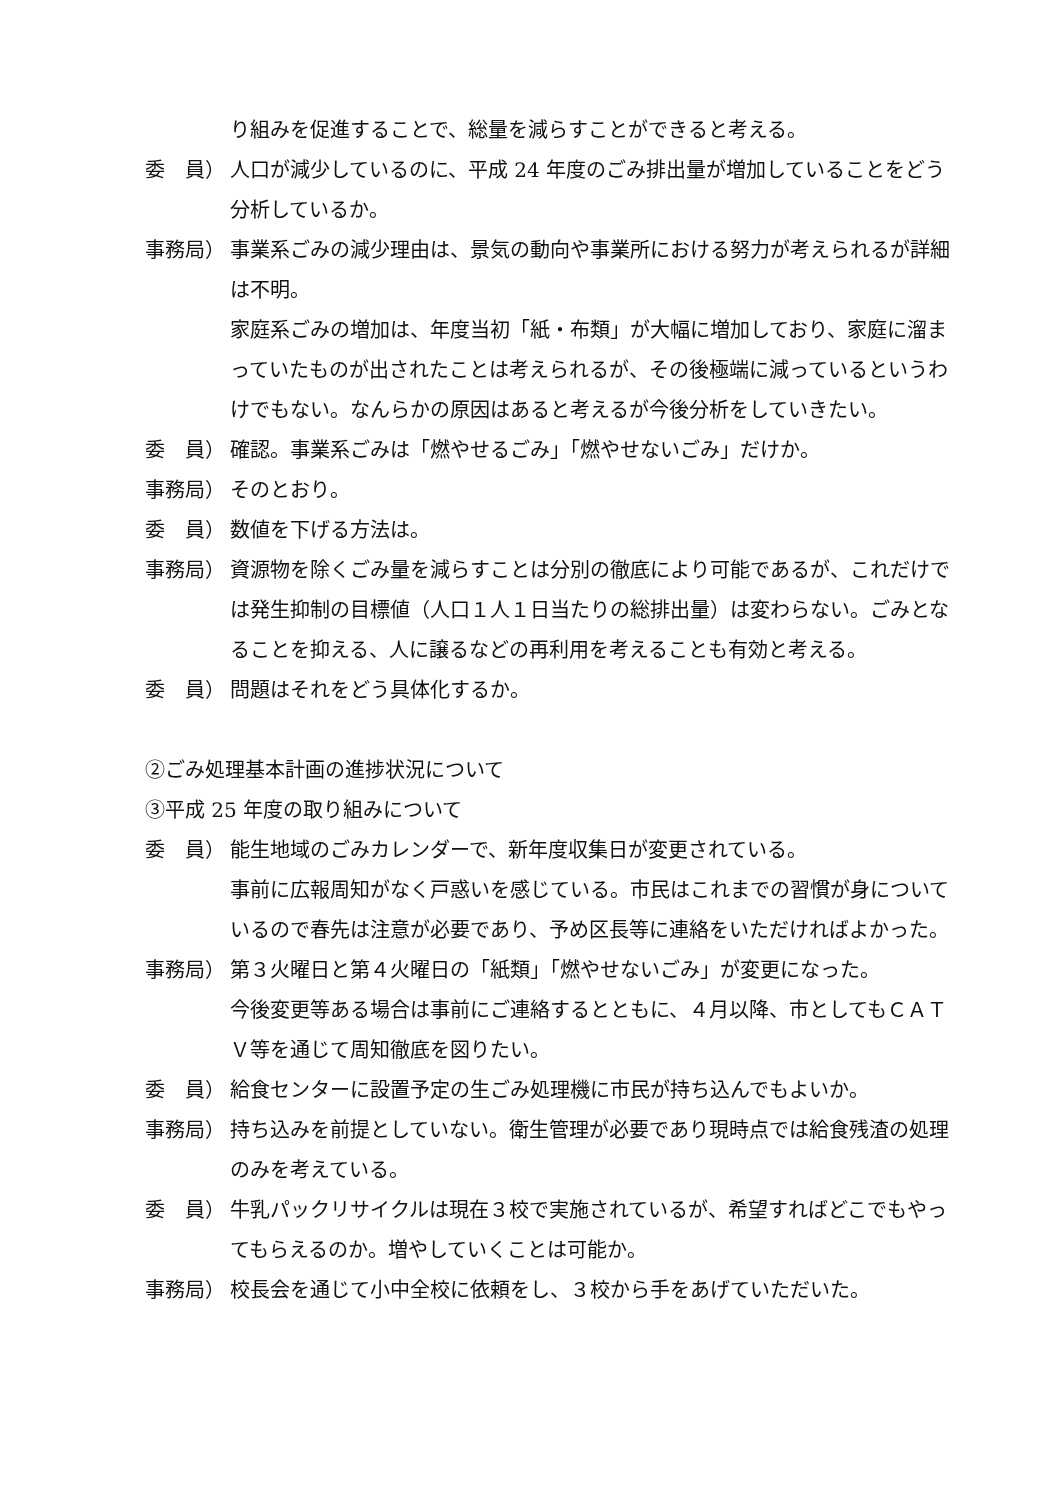り組みを促進することで、総量を減らすことができると考える。
委　員） 人口が減少しているのに、平成 24 年度のごみ排出量が増加していることをどう分析しているか。
事務局） 事業系ごみの減少理由は、景気の動向や事業所における努力が考えられるが詳細は不明。
家庭系ごみの増加は、年度当初「紙・布類」が大幅に増加しており、家庭に溜まっていたものが出されたことは考えられるが、その後極端に減っているというわけでもない。なんらかの原因はあると考えるが今後分析をしていきたい。
委　員） 確認。事業系ごみは「燃やせるごみ」「燃やせないごみ」だけか。
事務局） そのとおり。
委　員） 数値を下げる方法は。
事務局） 資源物を除くごみ量を減らすことは分別の徹底により可能であるが、これだけでは発生抑制の目標値（人口１人１日当たりの総排出量）は変わらない。ごみとなることを抑える、人に譲るなどの再利用を考えることも有効と考える。
委　員） 問題はそれをどう具体化するか。
②ごみ処理基本計画の進捗状況について
③平成 25 年度の取り組みについて
委　員） 能生地域のごみカレンダーで、新年度収集日が変更されている。
事前に広報周知がなく戸惑いを感じている。市民はこれまでの習慣が身についているので春先は注意が必要であり、予め区長等に連絡をいただければよかった。
事務局） 第３火曜日と第４火曜日の「紙類」「燃やせないごみ」が変更になった。
今後変更等ある場合は事前にご連絡するとともに、４月以降、市としてもＣＡＴＶ等を通じて周知徹底を図りたい。
委　員） 給食センターに設置予定の生ごみ処理機に市民が持ち込んでもよいか。
事務局） 持ち込みを前提としていない。衛生管理が必要であり現時点では給食残渣の処理のみを考えている。
委　員） 牛乳パックリサイクルは現在３校で実施されているが、希望すればどこでもやってもらえるのか。増やしていくことは可能か。
事務局） 校長会を通じて小中全校に依頼をし、３校から手をあげていただいた。